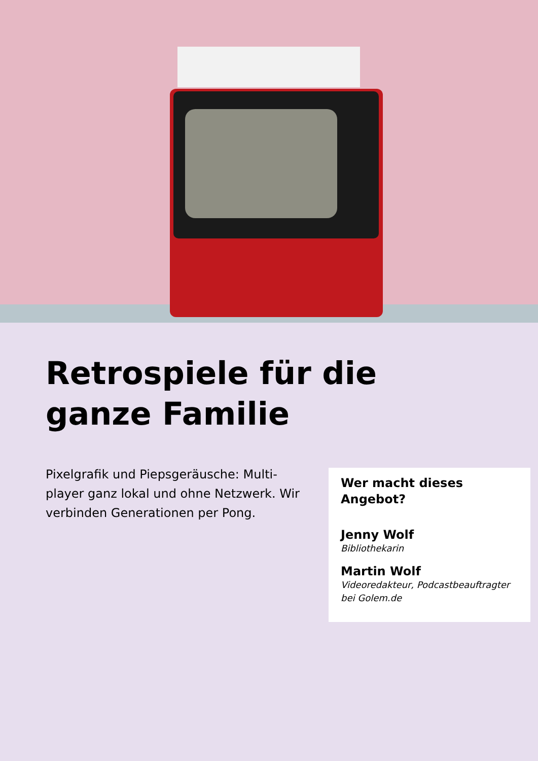Retrospiele für die
ganze Familie
Pixelgrafik und Piepsgeräusche: Multi-player ganz lokal und ohne Netzwerk. Wir verbinden Generationen per Pong.
Wer macht dieses Angebot?
Jenny Wolf
Bibliothekarin
Martin Wolf
Videoredakteur, Podcastbeauftragter bei Golem.de